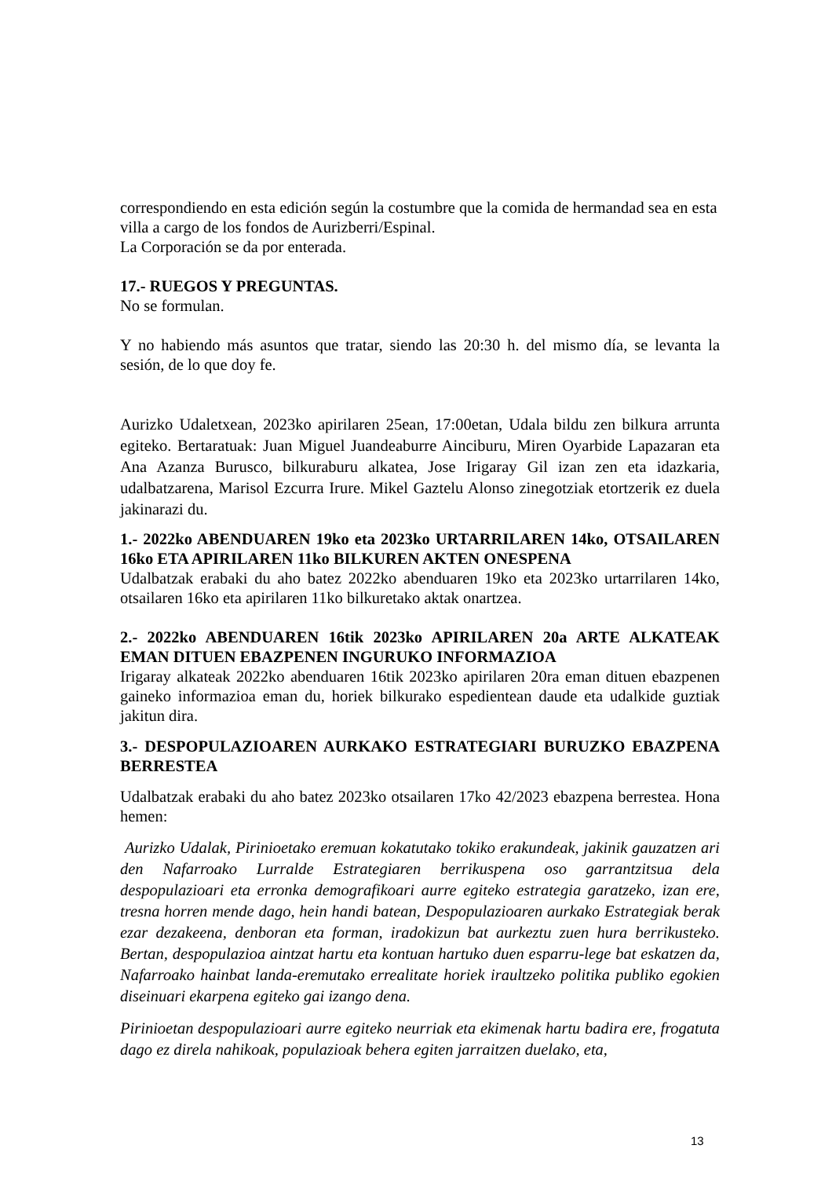correspondiendo en esta edición según la costumbre que la comida de hermandad sea en esta villa a cargo de los fondos de Aurizberri/Espinal.
La Corporación se da por enterada.
17.- RUEGOS Y PREGUNTAS.
No se formulan.
Y no habiendo más asuntos que tratar, siendo las 20:30 h. del mismo día, se levanta la sesión, de lo que doy fe.
Aurizko Udaletxean, 2023ko apirilaren 25ean, 17:00etan, Udala bildu zen bilkura arrunta egiteko. Bertaratuak: Juan Miguel Juandeaburre Ainciburu, Miren Oyarbide Lapazaran eta Ana Azanza Burusco, bilkuraburu alkatea, Jose Irigaray Gil izan zen eta idazkaria, udalbatzarena, Marisol Ezcurra Irure. Mikel Gaztelu Alonso zinegotziak etortzerik ez duela jakinarazi du.
1.- 2022ko ABENDUAREN 19ko eta 2023ko URTARRILAREN 14ko, OTSAILAREN 16ko ETA APIRILAREN 11ko BILKUREN AKTEN ONESPENA
Udalbatzak erabaki du aho batez 2022ko abenduaren 19ko eta 2023ko urtarrilaren 14ko, otsailaren 16ko eta apirilaren 11ko bilkuretako aktak onartzea.
2.- 2022ko ABENDUAREN 16tik 2023ko APIRILAREN 20a ARTE ALKATEAK EMAN DITUEN EBAZPENEN INGURUKO INFORMAZIOA
Irigaray alkateak 2022ko abenduaren 16tik 2023ko apirilaren 20ra eman dituen ebazpenen gaineko informazioa eman du, horiek bilkurako espedientean daude eta udalkide guztiak jakitun dira.
3.- DESPOPULAZIOAREN AURKAKO ESTRATEGIARI BURUZKO EBAZPENA BERRESTEA
Udalbatzak erabaki du aho batez 2023ko otsailaren 17ko 42/2023 ebazpena berrestea. Hona hemen:
Aurizko Udalak, Pirinioetako eremuan kokatutako tokiko erakundeak, jakinik gauzatzen ari den Nafarroako Lurralde Estrategiaren berrikuspena oso garrantzitsua dela despopulazioari eta erronka demografikoari aurre egiteko estrategia garatzeko, izan ere, tresna horren mende dago, hein handi batean, Despopulazioaren aurkako Estrategiak berak ezar dezakeena, denboran eta forman, iradokizun bat aurkeztu zuen hura berrikusteko. Bertan, despopulazioa aintzat hartu eta kontuan hartuko duen esparru-lege bat eskatzen da, Nafarroako hainbat landa-eremutako errealitate horiek iraultzeko politika publiko egokien diseinuari ekarpena egiteko gai izango dena.
Pirinioetan despopulazioari aurre egiteko neurriak eta ekimenak hartu badira ere, frogatuta dago ez direla nahikoak, populazioak behera egiten jarraitzen duelako, eta,
13